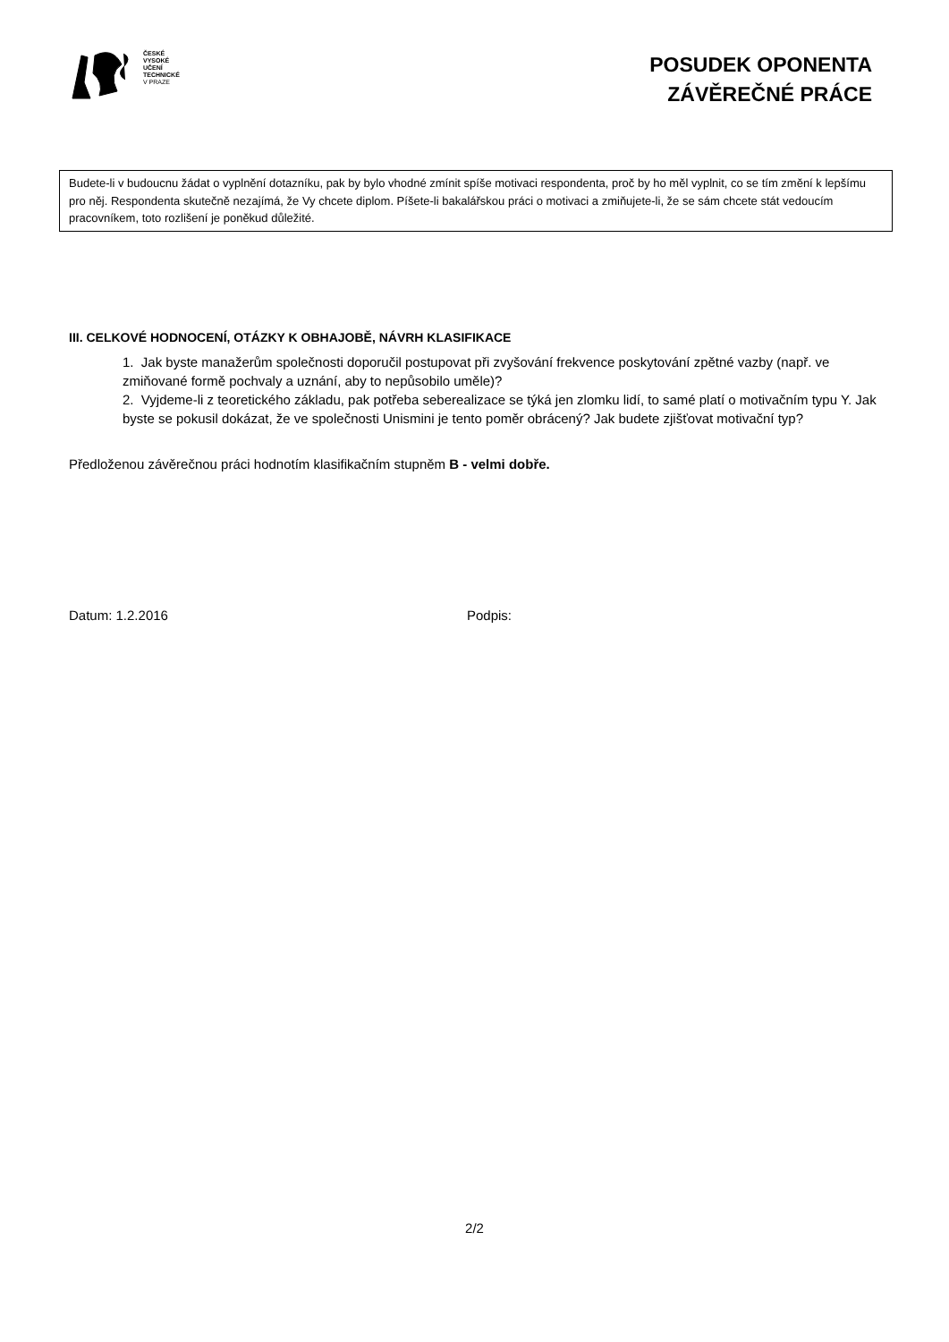ČESKÉ
VYSOKÉ
UČENÍ
TECHNICKÉ
V PRAZE
POSUDEK OPONENTA
ZÁVĚREČNÉ PRÁCE
Budete-li v budoucnu žádat o vyplnění dotazníku, pak by bylo vhodné zmínit spíše motivaci respondenta, proč by ho měl vyplnit, co se tím změní k lepšímu pro něj. Respondenta skutečně nezajímá, že Vy chcete diplom. Píšete-li bakalářskou práci o motivaci a zmiňujete-li, že se sám chcete stát vedoucím pracovníkem, toto rozlišení je poněkud důležité.
III. CELKOVÉ HODNOCENÍ, OTÁZKY K OBHAJOBĚ, NÁVRH KLASIFIKACE
1. Jak byste manažerům společnosti doporučil postupovat při zvyšování frekvence poskytování zpětné vazby (např. ve zmiňované formě pochvaly a uznání, aby to nepůsobilo uměle)?
2. Vyjdeme-li z teoretického základu, pak potřeba seberealizace se týká jen zlomku lidí, to samé platí o motivačním typu Y. Jak byste se pokusil dokázat, že ve společnosti Unismini je tento poměr obrácený? Jak budete zjišťovat motivační typ?
Předloženou závěrečnou práci hodnotím klasifikačním stupněm B - velmi dobře.
Datum: 1.2.2016 Podpis:
2/2